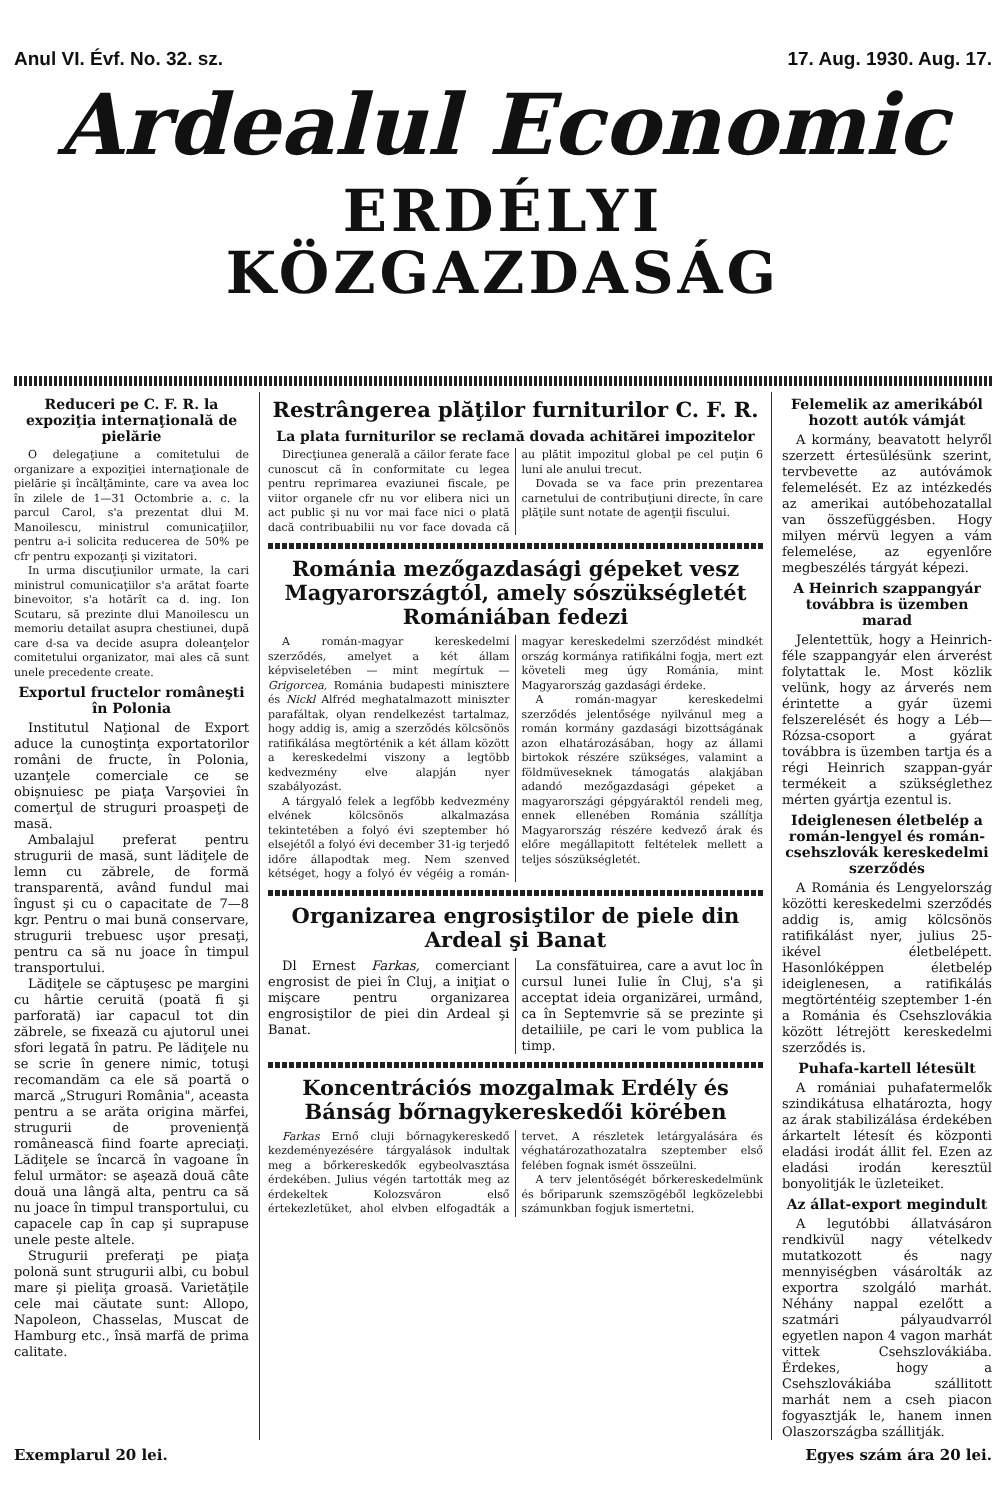Anul VI. Évf. No. 32. sz. 17. Aug. 1930. Aug. 17.
Ardealul Economic
ERDÉLYI
KÖZGAZDASÁG
Reduceri pe C. F. R. la expoziţia internaţională de pielărie
O delegaţiune a comitetului de organizare a expoziţiei internaţionale de pielărie şi încălţăminte, care va avea loc în zilele de 1—31 Octombrie a. c. la parcul Carol, s'a prezentat dlui M. Manoilescu, ministrul comunicaţiilor, pentru a-i solicita reducerea de 50% pe cfr pentru expozanţi şi vizitatori.
In urma discuţiunilor urmate, la cari ministrul comunicaţiilor s'a arătat foarte binevoitor, s'a hotărît ca d. ing. Ion Scutaru, să prezinte dlui Manoilescu un memoriu detailat asupra chestiunei, după care d-sa va decide asupra doleanţelor comitetului organizator, mai ales că sunt unele precedente create.
Exportul fructelor româneşti în Polonia
Institutul Naţional de Export aduce la cunoştinţa exportatorilor români de fructe, în Polonia, uzanţele comerciale ce se obişnuiesc pe piaţa Varşoviei în comerţul de struguri proaspeţi de masă.
Ambalajul preferat pentru strugurii de masă, sunt lădiţele de lemn cu zăbrele, de formă transparentă, având fundul mai îngust şi cu o capacitate de 7—8 kgr. Pentru o mai bună conservare, strugurii trebuesc uşor presaţi, pentru ca să nu joace în timpul transportului.
Lădiţele se căptuşesc pe margini cu hârtie ceruită (poată fi şi parforată) iar capacul tot din zăbrele, se fixează cu ajutorul unei sfori legată în patru. Pe lădiţele nu se scrie în genere nimic, totuşi recomandăm ca ele să poartă o marcă „Struguri România", aceasta pentru a se arăta origina mărfei, strugurii de provenienţă românească fiind foarte apreciaţi. Lădiţele se încarcă în vagoane în felul următor: se aşează două câte două una lângă alta, pentru ca să nu joace în timpul transportului, cu capacele cap în cap şi suprapuse unele peste altele.
Strugurii preferaţi pe piaţa polonă sunt strugurii albi, cu bobul mare şi pieliţa groasă. Varietăţile cele mai căutate sunt: Allopo, Napoleon, Chasselas, Muscat de Hamburg etc., însă marfă de prima calitate.
Restrângerea plăţilor furniturilor C. F. R.
La plata furniturilor se reclamă dovada achitărei impozitelor
Direcţiunea generală a căilor ferate face cunoscut că în conformitate cu legea pentru reprimarea evaziunei fiscale, pe viitor organele cfr nu vor elibera nici un act public şi nu vor mai face nici o plată dacă contribuabilii nu vor face dovada că au plătit impozitul global pe cel puţin 6 luni ale anului trecut.
Dovada se va face prin prezentarea carnetului de contribuţiuni directe, în care plăţile sunt notate de agenţii fiscului.
Románia mezőgazdasági gépeket vesz Magyarországtól, amely sószükségletét Romániában fedezi
A román-magyar kereskedelmi szerződés, amelyet a két állam képviseletében — mint megírtuk — Grigorcea, Románia budapesti minisztere és Nickl Alfréd meghatalmazott miniszter parafáltak, olyan rendelkezést tartalmaz, hogy addig is, amig a szerződés kölcsönös ratifikálása megtörténik a két állam között a kereskedelmi viszony a legtöbb kedvezmény elve alapján nyer szabályozást.
A tárgyaló felek a legfőbb kedvezmény elvének kölcsönös alkalmazása tekintetében a folyó évi szeptember hó elsejétől a folyó évi december 31-ig terjedő időre állapodtak meg. Nem szenved kétséget, hogy a folyó év végéig a román-magyar kereskedelmi szerződést mindkét ország kormánya ratifikálni fogja, mert ezt követeli meg úgy Románia, mint Magyarország gazdasági érdeke.
A román-magyar kereskedelmi szerződés jelentősége nyilvánul meg a román kormány gazdasági bizottságának azon elhatározásában, hogy az állami birtokok részére szükséges, valamint a földmüveseknek támogatás alakjában adandó mezőgazdasági gépeket a magyarországi gépgyáraktól rendeli meg, ennek ellenében Románia szállítja Magyarország részére kedvező árak és előre megállapitott feltételek mellett a teljes sószükségletét.
Organizarea engrosiştilor de piele din Ardeal şi Banat
Dl Ernest Farkas, comerciant engrosist de piei în Cluj, a iniţiat o mişcare pentru organizarea engrosiştilor de piei din Ardeal şi Banat.
La consfătuirea, care a avut loc în cursul lunei Iulie în Cluj, s'a şi acceptat ideia organizărei, urmând, ca în Septemvrie să se prezinte şi detailiile, pe cari le vom publica la timp.
Koncentrációs mozgalmak Erdély és Bánság bőrnagykereskedői körében
Farkas Ernő cluji bőrnagykereskedő kezdeményezésére tárgyalások indultak meg a bőrkereskedők egybeolvasztása érdekében. Julius végén tartották meg az érdekeltek Kolozsváron első értekezletüket, ahol elvben elfogadták a tervet. A részletek letárgyalására és véghatározathozatalra szeptember első felében fognak ismét összeülni.
A terv jelentőségét bőrkereskedelmünk és bőriparunk szemszögéből legközelebbi számunkban fogjuk ismertetni.
Felemelik az amerikából hozott autók vámját
A kormány, beavatott helyről szerzett értesülésünk szerint, tervbevette az autóvámok felemelését. Ez az intézkedés az amerikai autóbehozatallal van összefüggésben. Hogy milyen mérvü legyen a vám felemelése, az egyenlőre megbeszélés tárgyát képezi.
A Heinrich szappangyár továbbra is üzemben marad
Jelentettük, hogy a Heinrich-féle szappangyár elen árverést folytattak le. Most közlik velünk, hogy az árverés nem érintette a gyár üzemi felszerelését és hogy a Léb—Rózsa-csoport a gyárat továbbra is üzemben tartja és a régi Heinrich szappan-gyár termékeit a szükséglethez mérten gyártja ezentul is.
Ideiglenesen életbelép a román-lengyel és román-csehszlovák kereskedelmi szerződés
A Románia és Lengyelország közötti kereskedelmi szerződés addig is, amig kölcsönös ratifikálást nyer, julius 25-ikével életbelépett. Hasonlóképpen életbelép ideiglenesen, a ratifikálás megtörténtéig szeptember 1-én a Románia és Csehszlovákia között létrejött kereskedelmi szerződés is.
Puhafa-kartell létesült
A romániai puhafatermelők szindikátusa elhatározta, hogy az árak stabilizálása érdekében árkartelt létesít és központi eladási irodát állit fel. Ezen az eladási irodán keresztül bonyolitják le üzleteiket.
Az állat-export megindult
A legutóbbi állatvásáron rendkivül nagy vételkedv mutatkozott és nagy mennyiségben vásárolták az exportra szolgáló marhát. Néhány nappal ezelőtt a szatmári pályaudvarról egyetlen napon 4 vagon marhát vittek Csehszlovákiába. Érdekes, hogy a Csehszlovákiába szállitott marhát nem a cseh piacon fogyasztják le, hanem innen Olaszországba szállitják.
Exemplarul 20 lei. Egyes szám ára 20 lei.